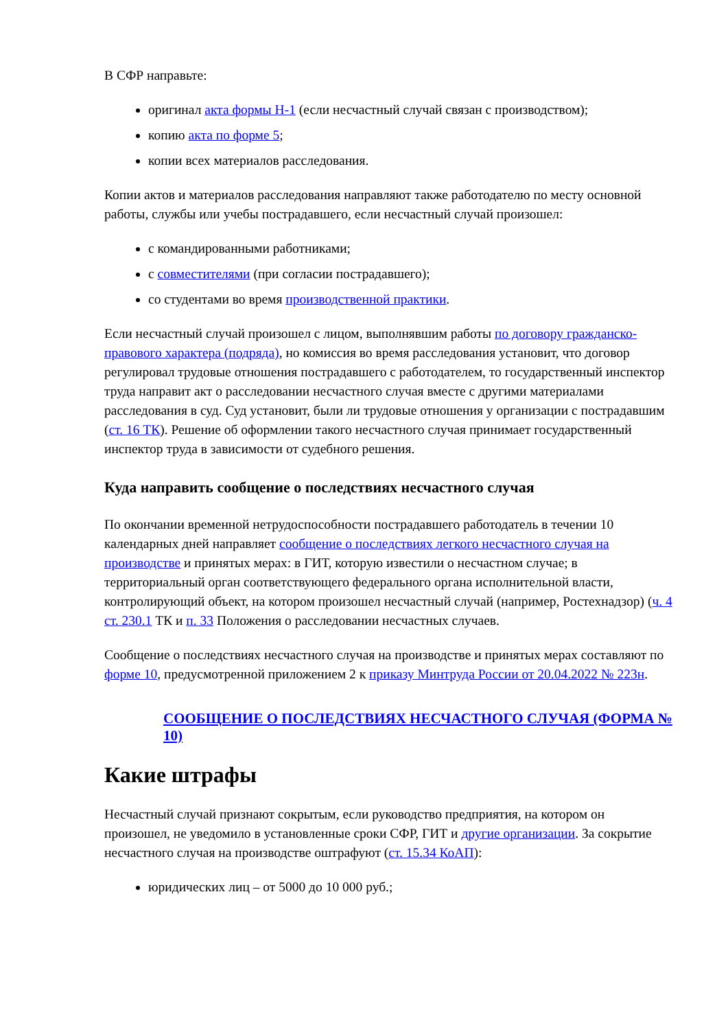В СФР направьте:
оригинал акта формы Н-1 (если несчастный случай связан с производством);
копию акта по форме 5;
копии всех материалов расследования.
Копии актов и материалов расследования направляют также работодателю по месту основной работы, службы или учебы пострадавшего, если несчастный случай произошел:
с командированными работниками;
с совместителями (при согласии пострадавшего);
со студентами во время производственной практики.
Если несчастный случай произошел с лицом, выполнявшим работы по договору гражданско-правового характера (подряда), но комиссия во время расследования установит, что договор регулировал трудовые отношения пострадавшего с работодателем, то государственный инспектор труда направит акт о расследовании несчастного случая вместе с другими материалами расследования в суд. Суд установит, были ли трудовые отношения у организации с пострадавшим (ст. 16 ТК). Решение об оформлении такого несчастного случая принимает государственный инспектор труда в зависимости от судебного решения.
Куда направить сообщение о последствиях несчастного случая
По окончании временной нетрудоспособности пострадавшего работодатель в течении 10 календарных дней направляет сообщение о последствиях легкого несчастного случая на производстве и принятых мерах: в ГИТ, которую известили о несчастном случае; в территориальный орган соответствующего федерального органа исполнительной власти, контролирующий объект, на котором произошел несчастный случай (например, Ростехнадзор) (ч. 4 ст. 230.1 ТК и п. 33 Положения о расследовании несчастных случаев.
Сообщение о последствиях несчастного случая на производстве и принятых мерах составляют по форме 10, предусмотренной приложением 2 к приказу Минтруда России от 20.04.2022 № 223н.
СООБЩЕНИЕ О ПОСЛЕДСТВИЯХ НЕСЧАСТНОГО СЛУЧАЯ (ФОРМА № 10)
Какие штрафы
Несчастный случай признают сокрытым, если руководство предприятия, на котором он произошел, не уведомило в установленные сроки СФР, ГИТ и другие организации. За сокрытие несчастного случая на производстве оштрафуют (ст. 15.34 КоАП):
юридических лиц – от 5000 до 10 000 руб.;